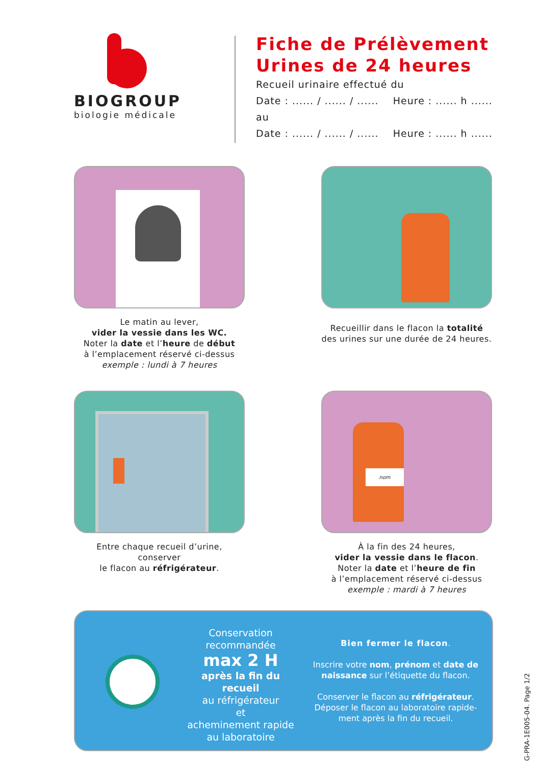BIOGROUP
biologie médicale
Fiche de Prélèvement
Urines de 24 heures
Recueil urinaire effectué du
Date : ...... / ...... / ...... Heure : ...... h ......
au
Date : ...... / ...... / ...... Heure : ...... h ......
Le matin au lever,
vider la vessie dans les WC.
Noter la date et l’heure de début
à l’emplacement réservé ci-dessus
exemple : lundi à 7 heures
Recueillir dans le flacon la totalité
des urines sur une durée de 24 heures.
Entre chaque recueil d’urine, conserver
le flacon au réfrigérateur.
nom
À la fin des 24 heures,
vider la vessie dans le flacon.
Noter la date et l’heure de fin
à l’emplacement réservé ci-dessus
exemple : mardi à 7 heures
Conservation
recommandée
max 2 H
après la fin du recueil
au réfrigérateur
et
acheminement rapide
au laboratoire
Bien fermer le flacon.
Inscrire votre nom, prénom et date de naissance sur l’étiquette du flacon.
Conserver le flacon au réfrigérateur.
Déposer le flacon au laboratoire rapide-
ment après la fin du recueil.
G-PRA-1E005-04. Page 1/2